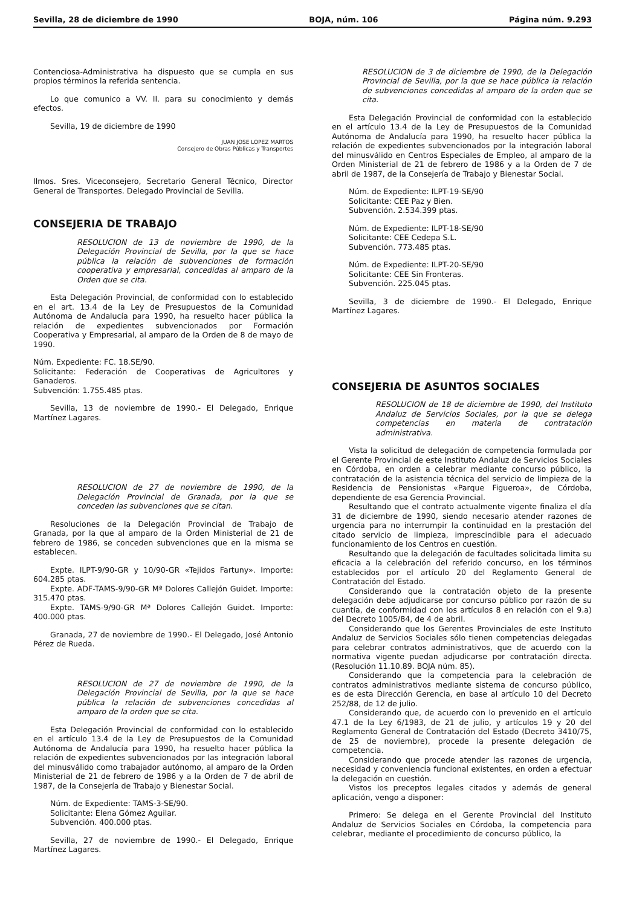Sevilla, 28 de diciembre de 1990 BOJA, núm. 106 Página núm. 9.293
Contenciosa-Administrativa ha dispuesto que se cumpla en sus propios términos la referida sentencia.
Lo que comunico a VV. II. para su conocimiento y demás efectos.
Sevilla, 19 de diciembre de 1990
JUAN JOSE LOPEZ MARTOS
Consejero de Obras Públicas y Transportes
Ilmos. Sres. Viceconsejero, Secretario General Técnico, Director General de Transportes. Delegado Provincial de Sevilla.
CONSEJERIA DE TRABAJO
RESOLUCION de 13 de noviembre de 1990, de la Delegación Provincial de Sevilla, por la que se hace pública la relación de subvenciones de formación cooperativa y empresarial, concedidas al amparo de la Orden que se cita.
Esta Delegación Provincial, de conformidad con lo establecido en el art. 13.4 de la Ley de Presupuestos de la Comunidad Autónoma de Andalucía para 1990, ha resuelto hacer pública la relación de expedientes subvencionados por Formación Cooperativa y Empresarial, al amparo de la Orden de 8 de mayo de 1990.
Núm. Expediente: FC. 18.SE/90.
Solicitante: Federación de Cooperativas de Agricultores y Ganaderos.
Subvención: 1.755.485 ptas.
Sevilla, 13 de noviembre de 1990.- El Delegado, Enrique Martínez Lagares.
RESOLUCION de 27 de noviembre de 1990, de la Delegación Provincial de Granada, por la que se conceden las subvenciones que se citan.
Resoluciones de la Delegación Provincial de Trabajo de Granada, por la que al amparo de la Orden Ministerial de 21 de febrero de 1986, se conceden subvenciones que en la misma se establecen.
Expte. ILPT-9/90-GR y 10/90-GR «Tejidos Fartuny». Importe: 604.285 ptas.
Expte. ADF-TAMS-9/90-GR Mª Dolores Callejón Guidet. Importe: 315.470 ptas.
Expte. TAMS-9/90-GR Mª Dolores Callejón Guidet. Importe: 400.000 ptas.
Granada, 27 de noviembre de 1990.- El Delegado, José Antonio Pérez de Rueda.
RESOLUCION de 27 de noviembre de 1990, de la Delegación Provincial de Sevilla, por la que se hace pública la relación de subvenciones concedidas al amparo de la orden que se cita.
Esta Delegación Provincial de conformidad con lo establecido en el artículo 13.4 de la Ley de Presupuestos de la Comunidad Autónoma de Andalucía para 1990, ha resuelto hacer pública la relación de expedientes subvencionados por las integración laboral del minusválido como trabajador autónomo, al amparo de la Orden Ministerial de 21 de febrero de 1986 y a la Orden de 7 de abril de 1987, de la Consejería de Trabajo y Bienestar Social.
Núm. de Expediente: TAMS-3-SE/90.
Solicitante: Elena Gómez Aguilar.
Subvención. 400.000 ptas.
Sevilla, 27 de noviembre de 1990.- El Delegado, Enrique Martínez Lagares.
RESOLUCION de 3 de diciembre de 1990, de la Delegación Provincial de Sevilla, por la que se hace pública la relación de subvenciones concedidas al amparo de la orden que se cita.
Esta Delegación Provincial de conformidad con la establecido en el artículo 13.4 de la Ley de Presupuestos de la Comunidad Autónoma de Andalucía para 1990, ha resuelto hacer pública la relación de expedientes subvencionados por la integración laboral del minusválido en Centros Especiales de Empleo, al amparo de la Orden Ministerial de 21 de febrero de 1986 y a la Orden de 7 de abril de 1987, de la Consejería de Trabajo y Bienestar Social.
Núm. de Expediente: ILPT-19-SE/90
Solicitante: CEE Paz y Bien.
Subvención. 2.534.399 ptas.
Núm. de Expediente: ILPT-18-SE/90
Solicitante: CEE Cedepa S.L.
Subvención. 773.485 ptas.
Núm. de Expediente: ILPT-20-SE/90
Solicitante: CEE Sin Fronteras.
Subvención. 225.045 ptas.
Sevilla, 3 de diciembre de 1990.- El Delegado, Enrique Martínez Lagares.
CONSEJERIA DE ASUNTOS SOCIALES
RESOLUCION de 18 de diciembre de 1990, del Instituto Andaluz de Servicios Sociales, por la que se delega competencias en materia de contratación administrativa.
Vista la solicitud de delegación de competencia formulada por el Gerente Provincial de este Instituto Andaluz de Servicios Sociales en Córdoba, en orden a celebrar mediante concurso público, la contratación de la asistencia técnica del servicio de limpieza de la Residencia de Pensionistas «Parque Figueroa», de Córdoba, dependiente de esa Gerencia Provincial.
Resultando que el contrato actualmente vigente finaliza el día 31 de diciembre de 1990, siendo necesario atender razones de urgencia para no interrumpir la continuidad en la prestación del citado servicio de limpieza, imprescindible para el adecuado funcionamiento de los Centros en cuestión.
Resultando que la delegación de facultades solicitada limita su eficacia a la celebración del referido concurso, en los términos establecidos por el artículo 20 del Reglamento General de Contratación del Estado.
Considerando que la contratación objeto de la presente delegación debe adjudicarse por concurso público por razón de su cuantía, de conformidad con los artículos 8 en relación con el 9.a) del Decreto 1005/84, de 4 de abril.
Considerando que los Gerentes Provinciales de este Instituto Andaluz de Servicios Sociales sólo tienen competencias delegadas para celebrar contratos administrativos, que de acuerdo con la normativa vigente puedan adjudicarse por contratación directa. (Resolución 11.10.89. BOJA núm. 85).
Considerando que la competencia para la celebración de contratos administrativos mediante sistema de concurso público, es de esta Dirección Gerencia, en base al artículo 10 del Decreto 252/88, de 12 de julio.
Considerando que, de acuerdo con lo prevenido en el artículo 47.1 de la Ley 6/1983, de 21 de julio, y artículos 19 y 20 del Reglamento General de Contratación del Estado (Decreto 3410/75, de 25 de noviembre), procede la presente delegación de competencia.
Considerando que procede atender las razones de urgencia, necesidad y conveniencia funcional existentes, en orden a efectuar la delegación en cuestión.
Vistos los preceptos legales citados y además de general aplicación, vengo a disponer:
Primero: Se delega en el Gerente Provincial del Instituto Andaluz de Servicios Sociales en Córdoba, la competencia para celebrar, mediante el procedimiento de concurso público, la